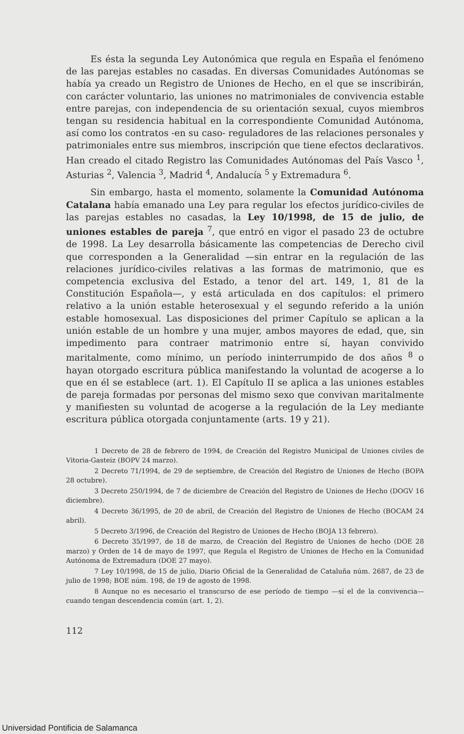Es ésta la segunda Ley Autonómica que regula en España el fenómeno de las parejas estables no casadas. En diversas Comunidades Autónomas se había ya creado un Registro de Uniones de Hecho, en el que se inscribirán, con carácter voluntario, las uniones no matrimoniales de convivencia estable entre parejas, con independencia de su orientación sexual, cuyos miembros tengan su residencia habitual en la correspondiente Comunidad Autónoma, así como los contratos -en su caso- reguladores de las relaciones personales y patrimoniales entre sus miembros, inscripción que tiene efectos declarativos. Han creado el citado Registro las Comunidades Autónomas del País Vasco <sup>1</sup>, Asturias <sup>2</sup>, Valencia <sup>3</sup>, Madrid <sup>4</sup>, Andalucía <sup>5</sup> y Extremadura <sup>6</sup>.
Sin embargo, hasta el momento, solamente la Comunidad Autónoma Catalana había emanado una Ley para regular los efectos jurídico-civiles de las parejas estables no casadas, la Ley 10/1998, de 15 de julio, de uniones estables de pareja <sup>7</sup>, que entró en vigor el pasado 23 de octubre de 1998. La Ley desarrolla básicamente las competencias de Derecho civil que corresponden a la Generalidad —sin entrar en la regulación de las relaciones jurídico-civiles relativas a las formas de matrimonio, que es competencia exclusiva del Estado, a tenor del art. 149, 1, 81 de la Constitución Española—, y está articulada en dos capítulos: el primero relativo a la unión estable heterosexual y el segundo referido a la unión estable homosexual. Las disposiciones del primer Capítulo se aplican a la unión estable de un hombre y una mujer, ambos mayores de edad, que, sin impedimento para contraer matrimonio entre sí, hayan convivido maritalmente, como mínimo, un período ininterrumpido de dos años <sup>8</sup> o hayan otorgado escritura pública manifestando la voluntad de acogerse a lo que en él se establece (art. 1). El Capítulo II se aplica a las uniones estables de pareja formadas por personas del mismo sexo que convivan maritalmente y manifiesten su voluntad de acogerse a la regulación de la Ley mediante escritura pública otorgada conjuntamente (arts. 19 y 21).
1 Decreto de 28 de febrero de 1994, de Creación del Registro Municipal de Uniones civiles de Vitoria-Gasteiz (BOPV 24 marzo).
2 Decreto 71/1994, de 29 de septiembre, de Creación del Registro de Uniones de Hecho (BOPA 28 octubre).
3 Decreto 250/1994, de 7 de diciembre de Creación del Registro de Uniones de Hecho (DOGV 16 diciembre).
4 Decreto 36/1995, de 20 de abril, de Creación del Registro de Uniones de Hecho (BOCAM 24 abril).
5 Decreto 3/1996, de Creación del Registro de Uniones de Hecho (BOJA 13 febrero).
6 Decreto 35/1997, de 18 de marzo, de Creación del Registro de Uniones de hecho (DOE 28 marzo) y Orden de 14 de mayo de 1997, que Regula el Registro de Uniones de Hecho en la Comunidad Autónoma de Extremadura (DOE 27 mayo).
7 Ley 10/1998, de 15 de julio, Diario Oficial de la Generalidad de Cataluña núm. 2687, de 23 de julio de 1998; BOE núm. 198, de 19 de agosto de 1998.
8 Aunque no es necesario el transcurso de ese período de tiempo —sí el de la convivencia— cuando tengan descendencia común (art. 1, 2).
112
Universidad Pontificia de Salamanca